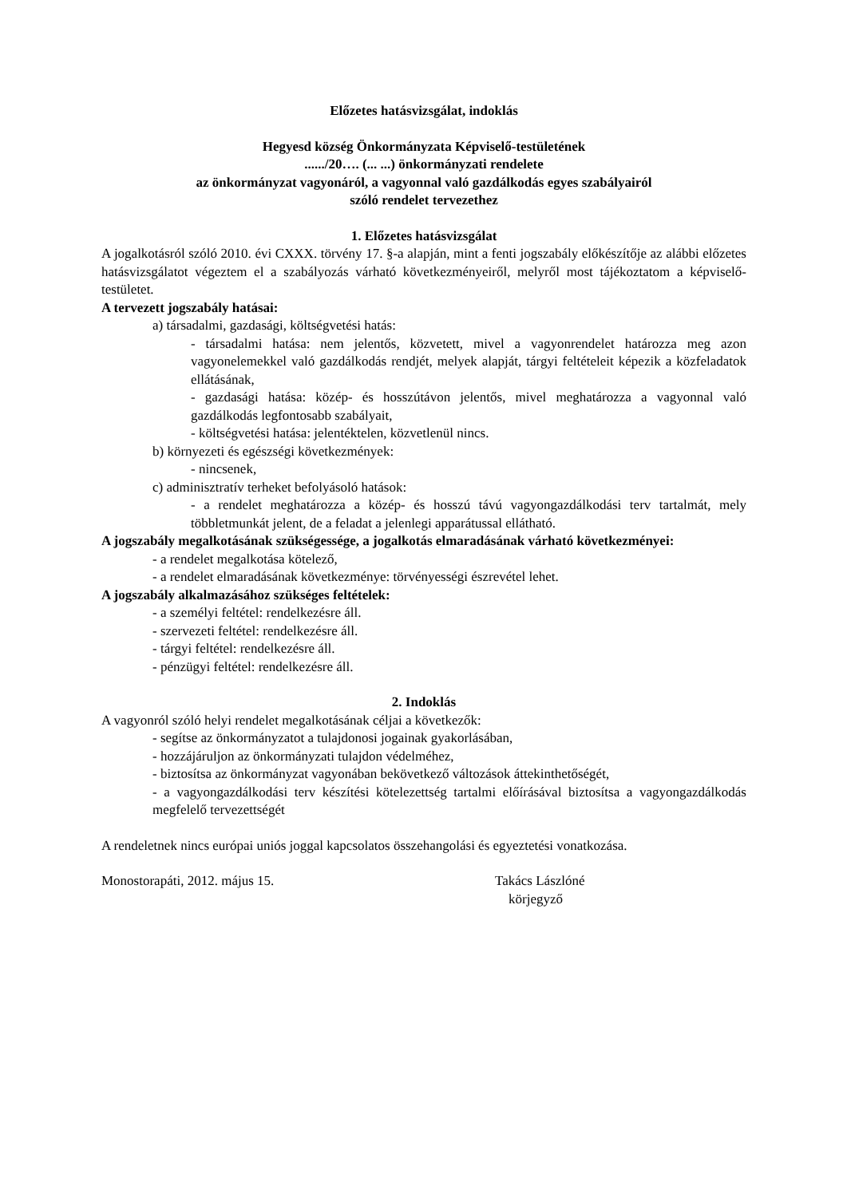Előzetes hatásvizsgálat, indoklás
Hegyesd község Önkormányzata Képviselő-testületének
....../20…. (... ...) önkormányzati rendelete
az önkormányzat vagyonáról, a vagyonnal való gazdálkodás egyes szabályairól
szóló rendelet tervezethez
1. Előzetes hatásvizsgálat
A jogalkotásról szóló 2010. évi CXXX. törvény 17. §-a alapján, mint a fenti jogszabály előkészítője az alábbi előzetes hatásvizsgálatot végeztem el a szabályozás várható következményeiről, melyről most tájékoztatom a képviselő-testületet.
A tervezett jogszabály hatásai:
a) társadalmi, gazdasági, költségvetési hatás:
- társadalmi hatása: nem jelentős, közvetett, mivel a vagyonrendelet határozza meg azon vagyonelemekkel való gazdálkodás rendjét, melyek alapját, tárgyi feltételeit képezik a közfeladatok ellátásának,
- gazdasági hatása: közép- és hosszútávon jelentős, mivel meghatározza a vagyonnal való gazdálkodás legfontosabb szabályait,
- költségvetési hatása: jelentéktelen, közvetlenül nincs.
b) környezeti és egészségi következmények:
- nincsenek,
c) adminisztratív terheket befolyásoló hatások:
- a rendelet meghatározza a közép- és hosszú távú vagyongazdálkodási terv tartalmát, mely többletmunkát jelent, de a feladat a jelenlegi apparátussal ellátható.
A jogszabály megalkotásának szükségessége, a jogalkotás elmaradásának várható következményei:
- a rendelet megalkotása kötelező,
- a rendelet elmaradásának következménye: törvényességi észrevétel lehet.
A jogszabály alkalmazásához szükséges feltételek:
- a személyi feltétel: rendelkezésre áll.
- szervezeti feltétel: rendelkezésre áll.
- tárgyi feltétel: rendelkezésre áll.
- pénzügyi feltétel: rendelkezésre áll.
2. Indoklás
A vagyonról szóló helyi rendelet megalkotásának céljai a következők:
- segítse az önkormányzatot a tulajdonosi jogainak gyakorlásában,
- hozzájáruljon az önkormányzati tulajdon védelméhez,
- biztosítsa az önkormányzat vagyonában bekövetkező változások áttekinthetőségét,
- a vagyongazdálkodási terv készítési kötelezettség tartalmi előírásával biztosítsa a vagyongazdálkodás megfelelő tervezettségét
A rendeletnek nincs európai uniós joggal kapcsolatos összehangolási és egyeztetési vonatkozása.
Monostorapáti, 2012. május 15. Takács Lászlóné
körjegyző